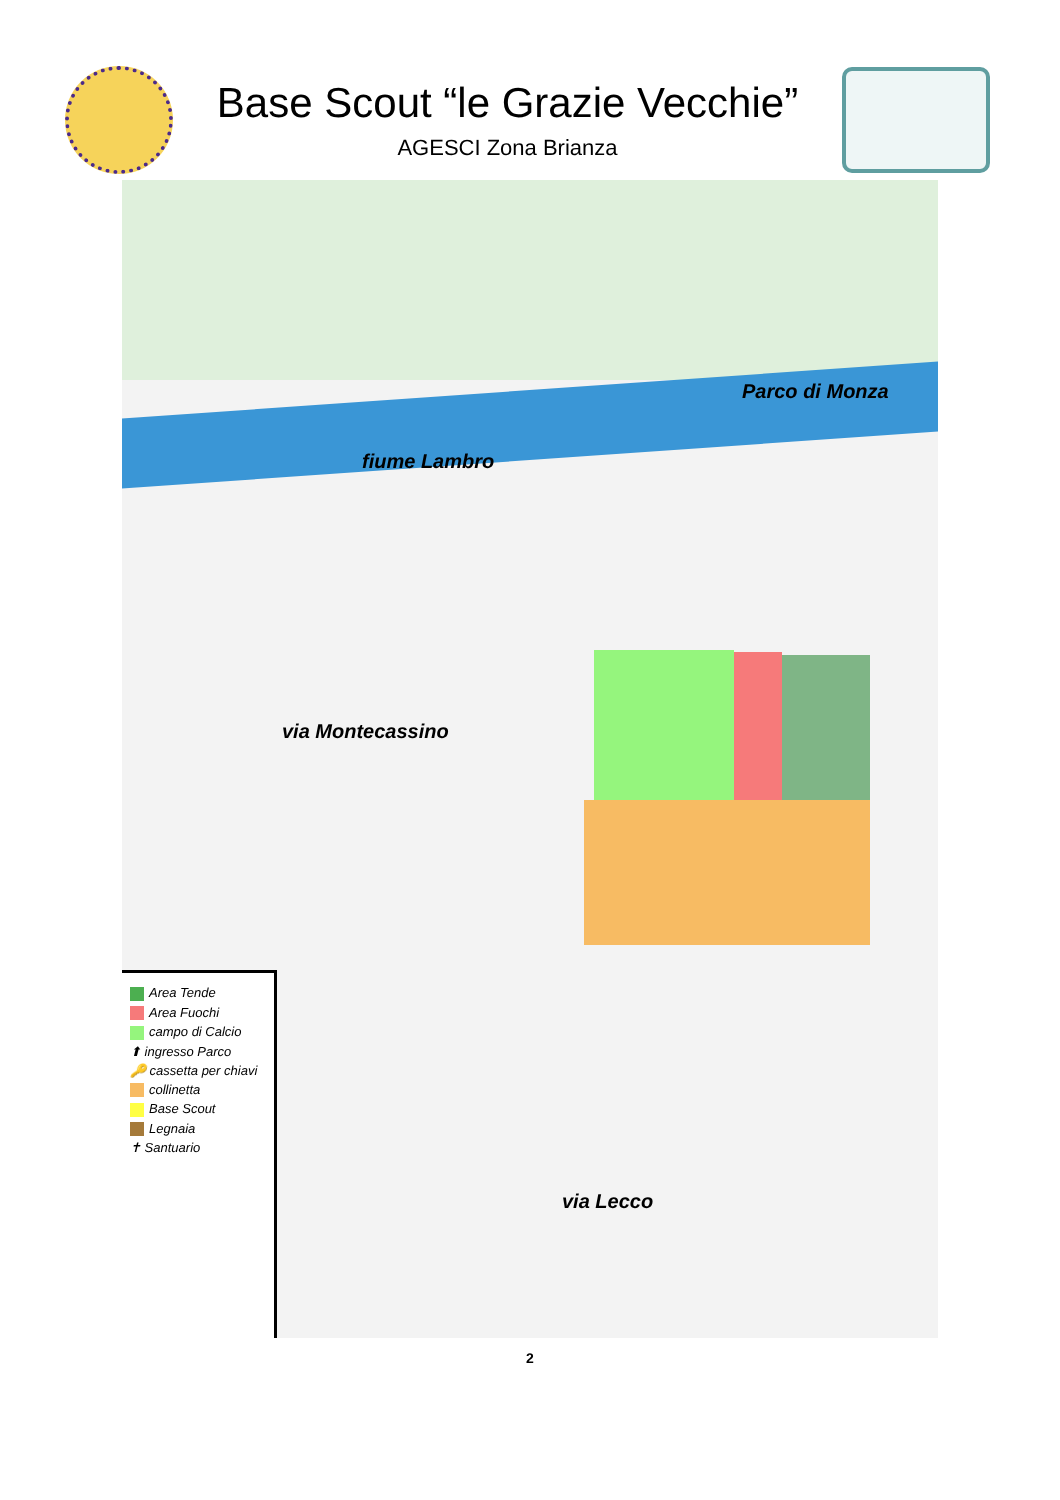Base Scout “le Grazie Vecchie”
AGESCI Zona Brianza
fiume Lambro
Parco di Monza
via Montecassino
via Lecco
Area Tende
Area Fuochi
campo di Calcio
⬆ ingresso Parco
🔑 cassetta per chiavi
collinetta
Base Scout
Legnaia
✝ Santuario
2